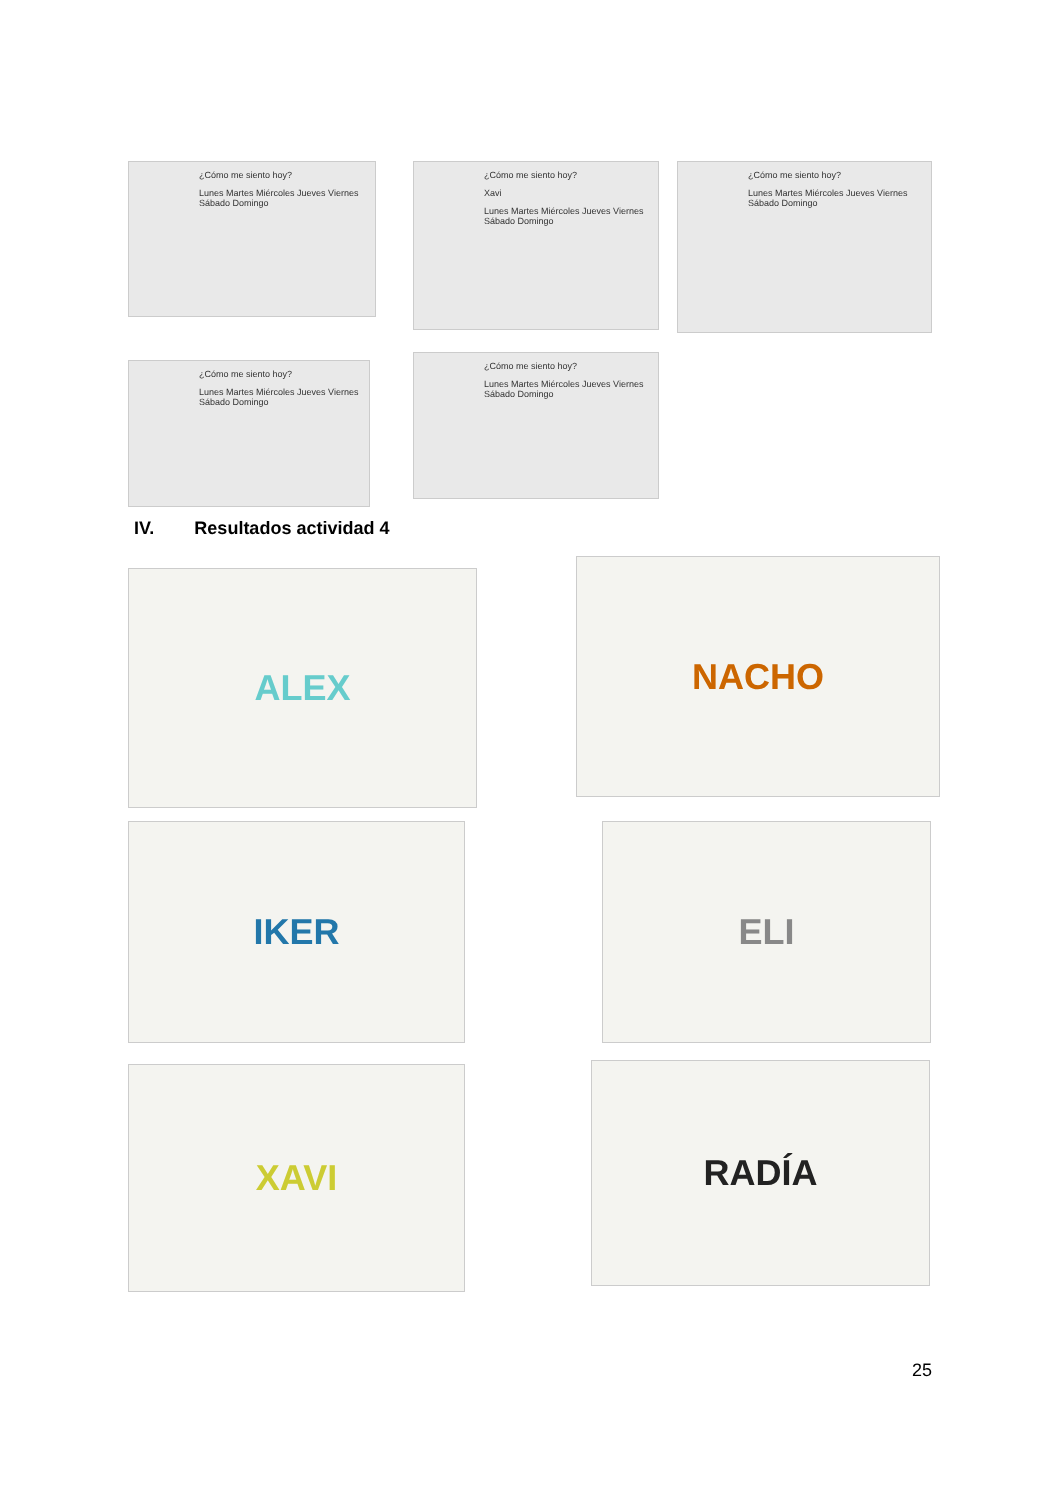¿Cómo me siento hoy?
Lunes Martes Miércoles Jueves Viernes Sábado Domingo
¿Cómo me siento hoy?
Xavi
Lunes Martes Miércoles Jueves Viernes Sábado Domingo
¿Cómo me siento hoy?
Lunes Martes Miércoles Jueves Viernes Sábado Domingo
¿Cómo me siento hoy?
Lunes Martes Miércoles Jueves Viernes Sábado Domingo
¿Cómo me siento hoy?
Lunes Martes Miércoles Jueves Viernes Sábado Domingo
IV. Resultados actividad 4
ALEX NACHO
IKER ELI
XAVI RADÍA
25